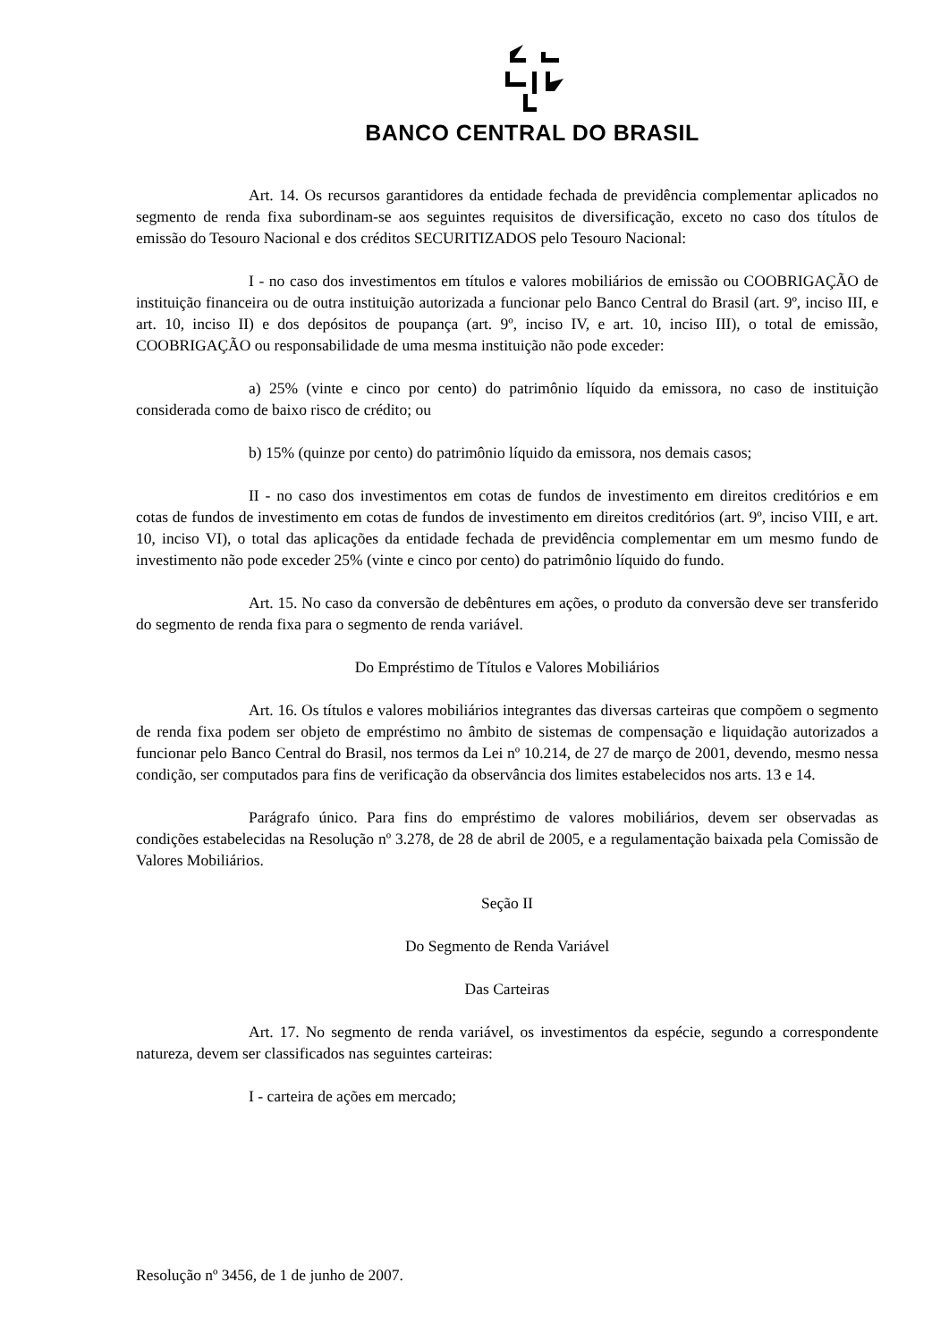BANCO CENTRAL DO BRASIL
Art. 14. Os recursos garantidores da entidade fechada de previdência complementar aplicados no segmento de renda fixa subordinam-se aos seguintes requisitos de diversificação, exceto no caso dos títulos de emissão do Tesouro Nacional e dos créditos SECURITIZADOS pelo Tesouro Nacional:
I - no caso dos investimentos em títulos e valores mobiliários de emissão ou COOBRIGAÇÃO de instituição financeira ou de outra instituição autorizada a funcionar pelo Banco Central do Brasil (art. 9º, inciso III, e art. 10, inciso II) e dos depósitos de poupança (art. 9º, inciso IV, e art. 10, inciso III), o total de emissão, COOBRIGAÇÃO ou responsabilidade de uma mesma instituição não pode exceder:
a) 25% (vinte e cinco por cento) do patrimônio líquido da emissora, no caso de instituição considerada como de baixo risco de crédito; ou
b) 15% (quinze por cento) do patrimônio líquido da emissora, nos demais casos;
II - no caso dos investimentos em cotas de fundos de investimento em direitos creditórios e em cotas de fundos de investimento em cotas de fundos de investimento em direitos creditórios (art. 9º, inciso VIII, e art. 10, inciso VI), o total das aplicações da entidade fechada de previdência complementar em um mesmo fundo de investimento não pode exceder 25% (vinte e cinco por cento) do patrimônio líquido do fundo.
Art. 15. No caso da conversão de debêntures em ações, o produto da conversão deve ser transferido do segmento de renda fixa para o segmento de renda variável.
Do Empréstimo de Títulos e Valores Mobiliários
Art. 16. Os títulos e valores mobiliários integrantes das diversas carteiras que compõem o segmento de renda fixa podem ser objeto de empréstimo no âmbito de sistemas de compensação e liquidação autorizados a funcionar pelo Banco Central do Brasil, nos termos da Lei nº 10.214, de 27 de março de 2001, devendo, mesmo nessa condição, ser computados para fins de verificação da observância dos limites estabelecidos nos arts. 13 e 14.
Parágrafo único. Para fins do empréstimo de valores mobiliários, devem ser observadas as condições estabelecidas na Resolução nº 3.278, de 28 de abril de 2005, e a regulamentação baixada pela Comissão de Valores Mobiliários.
Seção II
Do Segmento de Renda Variável
Das Carteiras
Art. 17. No segmento de renda variável, os investimentos da espécie, segundo a correspondente natureza, devem ser classificados nas seguintes carteiras:
I - carteira de ações em mercado;
Resolução nº 3456, de 1 de junho de 2007.